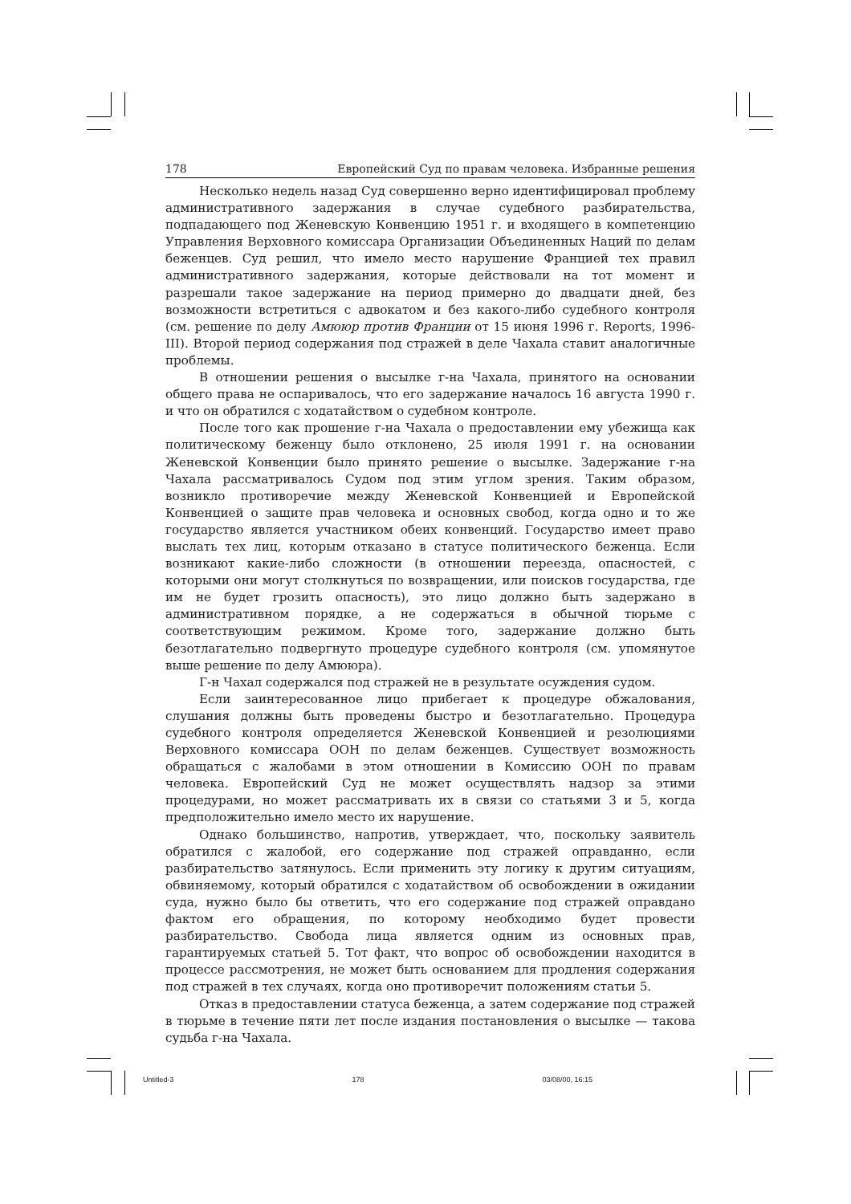178 Европейский Суд по правам человека. Избранные решения
Несколько недель назад Суд совершенно верно идентифицировал проблему административного задержания в случае судебного разбирательства, подпадающего под Женевскую Конвенцию 1951 г. и входящего в компетенцию Управления Верховного комиссара Организации Объединенных Наций по делам беженцев. Суд решил, что имело место нарушение Францией тех правил административного задержания, которые действовали на тот момент и разрешали такое задержание на период примерно до двадцати дней, без возможности встретиться с адвокатом и без какого-либо судебного контроля (см. решение по делу Амююр против Франции от 15 июня 1996 г. Reports, 1996-III). Второй период содержания под стражей в деле Чахала ставит аналогичные проблемы.
В отношении решения о высылке г-на Чахала, принятого на основании общего права не оспаривалось, что его задержание началось 16 августа 1990 г. и что он обратился с ходатайством о судебном контроле.
После того как прошение г-на Чахала о предоставлении ему убежища как политическому беженцу было отклонено, 25 июля 1991 г. на основании Женевской Конвенции было принято решение о высылке. Задержание г-на Чахала рассматривалось Судом под этим углом зрения. Таким образом, возникло противоречие между Женевской Конвенцией и Европейской Конвенцией о защите прав человека и основных свобод, когда одно и то же государство является участником обеих конвенций. Государство имеет право выслать тех лиц, которым отказано в статусе политического беженца. Если возникают какие-либо сложности (в отношении переезда, опасностей, с которыми они могут столкнуться по возвращении, или поисков государства, где им не будет грозить опасность), это лицо должно быть задержано в административном порядке, а не содержаться в обычной тюрьме с соответствующим режимом. Кроме того, задержание должно быть безотлагательно подвергнуто процедуре судебного контроля (см. упомянутое выше решение по делу Амююра).
Г-н Чахал содержался под стражей не в результате осуждения судом.
Если заинтересованное лицо прибегает к процедуре обжалования, слушания должны быть проведены быстро и безотлагательно. Процедура судебного контроля определяется Женевской Конвенцией и резолюциями Верховного комиссара ООН по делам беженцев. Существует возможность обращаться с жалобами в этом отношении в Комиссию ООН по правам человека. Европейский Суд не может осуществлять надзор за этими процедурами, но может рассматривать их в связи со статьями 3 и 5, когда предположительно имело место их нарушение.
Однако большинство, напротив, утверждает, что, поскольку заявитель обратился с жалобой, его содержание под стражей оправданно, если разбирательство затянулось. Если применить эту логику к другим ситуациям, обвиняемому, который обратился с ходатайством об освобождении в ожидании суда, нужно было бы ответить, что его содержание под стражей оправдано фактом его обращения, по которому необходимо будет провести разбирательство. Свобода лица является одним из основных прав, гарантируемых статьей 5. Тот факт, что вопрос об освобождении находится в процессе рассмотрения, не может быть основанием для продления содержания под стражей в тех случаях, когда оно противоречит положениям статьи 5.
Отказ в предоставлении статуса беженца, а затем содержание под стражей в тюрьме в течение пяти лет после издания постановления о высылке — такова судьба г-на Чахала.
Untitled-3 178 03/08/00, 16:15